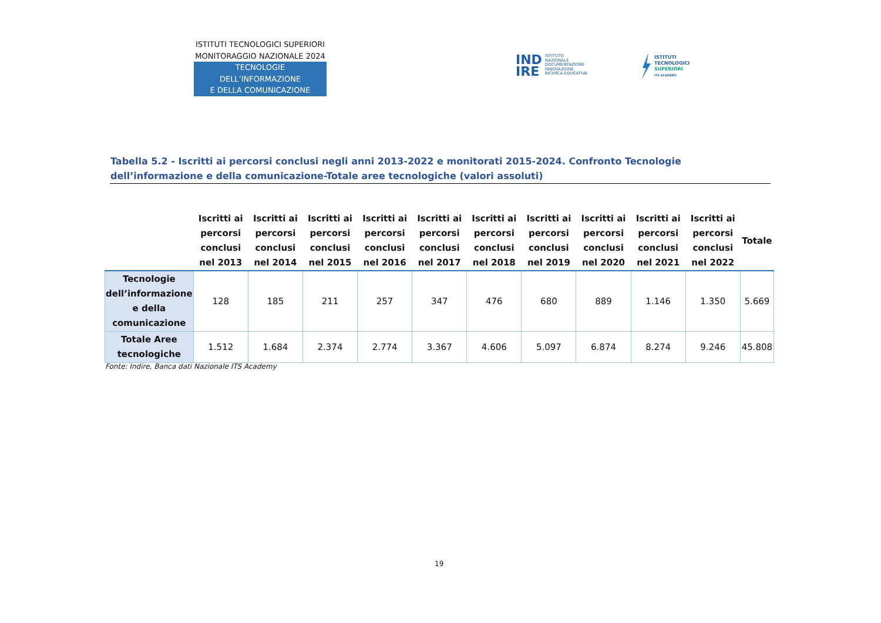ISTITUTI TECNOLOGICI SUPERIORI
MONITORAGGIO NAZIONALE 2024
TECNOLOGIE DELL’INFORMAZIONE
E DELLA COMUNICAZIONE
IND
IRE
ISTITUTO
NAZIONALE
DOCUMENTAZIONE
INNOVAZIONE
RICERCA EDUCATIVA
ISTITUTI
TECNOLOGICI
SUPERIORI
ITS ACADEMY
Tabella 5.2 - Iscritti ai percorsi conclusi negli anni 2013-2022 e monitorati 2015-2024. Confronto Tecnologie dell’informazione e della comunicazione-Totale aree tecnologiche (valori assoluti)
| | Iscritti ai percorsi conclusi nel 2013 | Iscritti ai percorsi conclusi nel 2014 | Iscritti ai percorsi conclusi nel 2015 | Iscritti ai percorsi conclusi nel 2016 | Iscritti ai percorsi conclusi nel 2017 | Iscritti ai percorsi conclusi nel 2018 | Iscritti ai percorsi conclusi nel 2019 | Iscritti ai percorsi conclusi nel 2020 | Iscritti ai percorsi conclusi nel 2021 | Iscritti ai percorsi conclusi nel 2022 | Totale |
| --- | --- | --- | --- | --- | --- | --- | --- | --- | --- | --- | --- |
| Tecnologie dell’informazione e della comunicazione | 128 | 185 | 211 | 257 | 347 | 476 | 680 | 889 | 1.146 | 1.350 | 5.669 |
| Totale Aree tecnologiche | 1.512 | 1.684 | 2.374 | 2.774 | 3.367 | 4.606 | 5.097 | 6.874 | 8.274 | 9.246 | 45.808 |
Fonte: Indire, Banca dati Nazionale ITS Academy
19